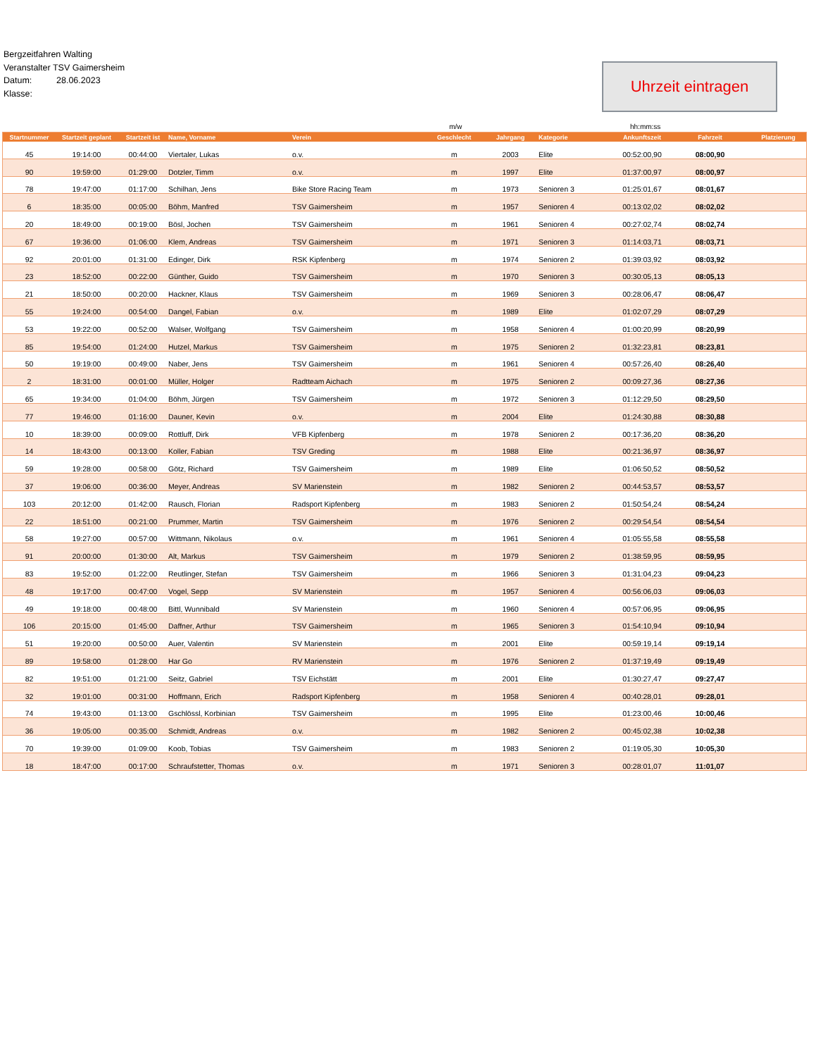Bergzeitfahren Walting
Veranstalter TSV Gaimersheim
Datum: 28.06.2023
Klasse:
Uhrzeit eintragen
m/w hh:mm:ss
| Startnummer | Startzeit geplant | Startzeit ist | Name, Vorname | Verein | Geschlecht | Jahrgang | Kategorie | Ankunftszeit | Fahrzeit | Platzierung |
| --- | --- | --- | --- | --- | --- | --- | --- | --- | --- | --- |
| 45 | 19:14:00 | 00:44:00 | Viertaler, Lukas | o.v. | m | 2003 | Elite | 00:52:00,90 | 08:00,90 | |
| 90 | 19:59:00 | 01:29:00 | Dotzler, Timm | o.v. | m | 1997 | Elite | 01:37:00,97 | 08:00,97 | |
| 78 | 19:47:00 | 01:17:00 | Schilhan, Jens | Bike Store Racing Team | m | 1973 | Senioren 3 | 01:25:01,67 | 08:01,67 | |
| 6 | 18:35:00 | 00:05:00 | Böhm, Manfred | TSV Gaimersheim | m | 1957 | Senioren 4 | 00:13:02,02 | 08:02,02 | |
| 20 | 18:49:00 | 00:19:00 | Bösl, Jochen | TSV Gaimersheim | m | 1961 | Senioren 4 | 00:27:02,74 | 08:02,74 | |
| 67 | 19:36:00 | 01:06:00 | Klem, Andreas | TSV Gaimersheim | m | 1971 | Senioren 3 | 01:14:03,71 | 08:03,71 | |
| 92 | 20:01:00 | 01:31:00 | Edinger, Dirk | RSK Kipfenberg | m | 1974 | Senioren 2 | 01:39:03,92 | 08:03,92 | |
| 23 | 18:52:00 | 00:22:00 | Günther, Guido | TSV Gaimersheim | m | 1970 | Senioren 3 | 00:30:05,13 | 08:05,13 | |
| 21 | 18:50:00 | 00:20:00 | Hackner, Klaus | TSV Gaimersheim | m | 1969 | Senioren 3 | 00:28:06,47 | 08:06,47 | |
| 55 | 19:24:00 | 00:54:00 | Dangel, Fabian | o.v. | m | 1989 | Elite | 01:02:07,29 | 08:07,29 | |
| 53 | 19:22:00 | 00:52:00 | Walser, Wolfgang | TSV Gaimersheim | m | 1958 | Senioren 4 | 01:00:20,99 | 08:20,99 | |
| 85 | 19:54:00 | 01:24:00 | Hutzel, Markus | TSV Gaimersheim | m | 1975 | Senioren 2 | 01:32:23,81 | 08:23,81 | |
| 50 | 19:19:00 | 00:49:00 | Naber, Jens | TSV Gaimersheim | m | 1961 | Senioren 4 | 00:57:26,40 | 08:26,40 | |
| 2 | 18:31:00 | 00:01:00 | Müller, Holger | Radtteam Aichach | m | 1975 | Senioren 2 | 00:09:27,36 | 08:27,36 | |
| 65 | 19:34:00 | 01:04:00 | Böhm, Jürgen | TSV Gaimersheim | m | 1972 | Senioren 3 | 01:12:29,50 | 08:29,50 | |
| 77 | 19:46:00 | 01:16:00 | Dauner, Kevin | o.v. | m | 2004 | Elite | 01:24:30,88 | 08:30,88 | |
| 10 | 18:39:00 | 00:09:00 | Rottluff, Dirk | VFB Kipfenberg | m | 1978 | Senioren 2 | 00:17:36,20 | 08:36,20 | |
| 14 | 18:43:00 | 00:13:00 | Koller, Fabian | TSV Greding | m | 1988 | Elite | 00:21:36,97 | 08:36,97 | |
| 59 | 19:28:00 | 00:58:00 | Götz, Richard | TSV Gaimersheim | m | 1989 | Elite | 01:06:50,52 | 08:50,52 | |
| 37 | 19:06:00 | 00:36:00 | Meyer, Andreas | SV Marienstein | m | 1982 | Senioren 2 | 00:44:53,57 | 08:53,57 | |
| 103 | 20:12:00 | 01:42:00 | Rausch, Florian | Radsport Kipfenberg | m | 1983 | Senioren 2 | 01:50:54,24 | 08:54,24 | |
| 22 | 18:51:00 | 00:21:00 | Prummer, Martin | TSV Gaimersheim | m | 1976 | Senioren 2 | 00:29:54,54 | 08:54,54 | |
| 58 | 19:27:00 | 00:57:00 | Wittmann, Nikolaus | o.v. | m | 1961 | Senioren 4 | 01:05:55,58 | 08:55,58 | |
| 91 | 20:00:00 | 01:30:00 | Alt, Markus | TSV Gaimersheim | m | 1979 | Senioren 2 | 01:38:59,95 | 08:59,95 | |
| 83 | 19:52:00 | 01:22:00 | Reutlinger, Stefan | TSV Gaimersheim | m | 1966 | Senioren 3 | 01:31:04,23 | 09:04,23 | |
| 48 | 19:17:00 | 00:47:00 | Vogel, Sepp | SV Marienstein | m | 1957 | Senioren 4 | 00:56:06,03 | 09:06,03 | |
| 49 | 19:18:00 | 00:48:00 | Bittl, Wunnibald | SV Marienstein | m | 1960 | Senioren 4 | 00:57:06,95 | 09:06,95 | |
| 106 | 20:15:00 | 01:45:00 | Daffner, Arthur | TSV Gaimersheim | m | 1965 | Senioren 3 | 01:54:10,94 | 09:10,94 | |
| 51 | 19:20:00 | 00:50:00 | Auer, Valentin | SV Marienstein | m | 2001 | Elite | 00:59:19,14 | 09:19,14 | |
| 89 | 19:58:00 | 01:28:00 | Har Go | RV Marienstein | m | 1976 | Senioren 2 | 01:37:19,49 | 09:19,49 | |
| 82 | 19:51:00 | 01:21:00 | Seitz, Gabriel | TSV Eichstätt | m | 2001 | Elite | 01:30:27,47 | 09:27,47 | |
| 32 | 19:01:00 | 00:31:00 | Hoffmann, Erich | Radsport Kipfenberg | m | 1958 | Senioren 4 | 00:40:28,01 | 09:28,01 | |
| 74 | 19:43:00 | 01:13:00 | Gschlössl, Korbinian | TSV Gaimersheim | m | 1995 | Elite | 01:23:00,46 | 10:00,46 | |
| 36 | 19:05:00 | 00:35:00 | Schmidt, Andreas | o.v. | m | 1982 | Senioren 2 | 00:45:02,38 | 10:02,38 | |
| 70 | 19:39:00 | 01:09:00 | Koob, Tobias | TSV Gaimersheim | m | 1983 | Senioren 2 | 01:19:05,30 | 10:05,30 | |
| 18 | 18:47:00 | 00:17:00 | Schraufstetter, Thomas | o.v. | m | 1971 | Senioren 3 | 00:28:01,07 | 11:01,07 | |